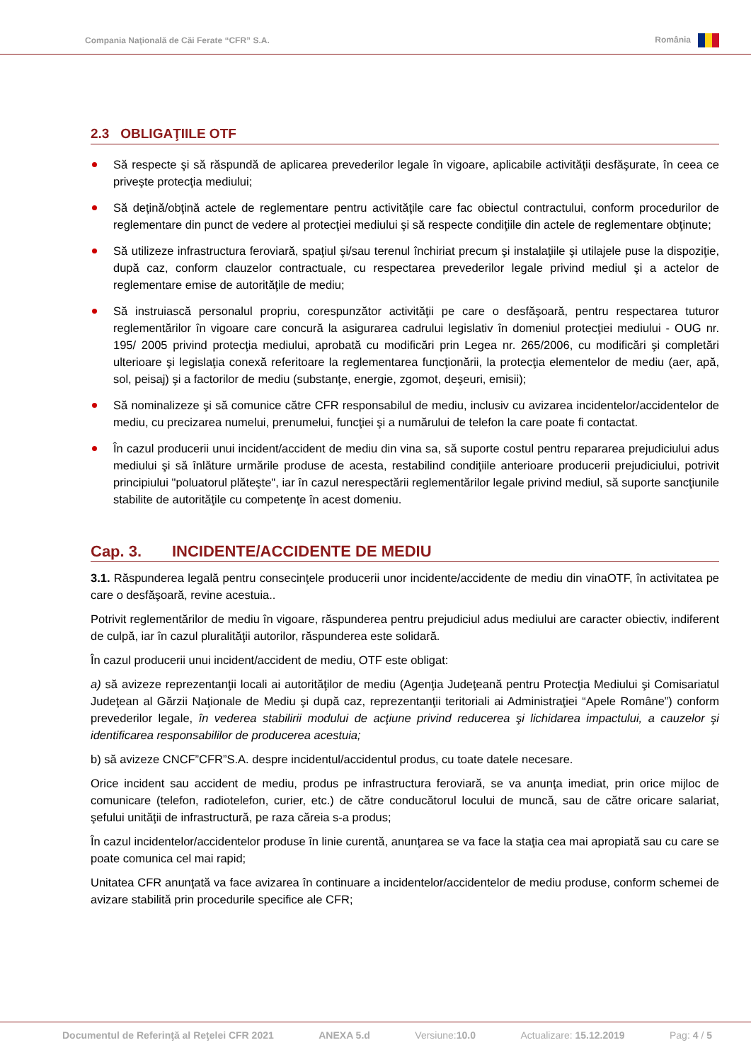Compania Naţională de Căi Ferate “CFR” S.A. România
2.3 OBLIGAŢIILE OTF
Să respecte şi să răspundă de aplicarea prevederilor legale în vigoare, aplicabile activităţii desfăşurate, în ceea ce priveşte protecţia mediului;
Să deţină/obţină actele de reglementare pentru activităţile care fac obiectul contractului, conform procedurilor de reglementare din punct de vedere al protecţiei mediului şi să respecte condiţiile din actele de reglementare obţinute;
Să utilizeze infrastructura feroviară, spaţiul şi/sau terenul închiriat precum şi instalaţiile şi utilajele puse la dispoziţie, după caz, conform clauzelor contractuale, cu respectarea prevederilor legale privind mediul şi a actelor de reglementare emise de autorităţile de mediu;
Să instruiască personalul propriu, corespunzător activităţii pe care o desfăşoară, pentru respectarea tuturor reglementărilor în vigoare care concură la asigurarea cadrului legislativ în domeniul protecţiei mediului - OUG nr. 195/ 2005 privind protecţia mediului, aprobată cu modificări prin Legea nr. 265/2006, cu modificări şi completări ulterioare şi legislaţia conexă referitoare la reglementarea funcţionării, la protecţia elementelor de mediu (aer, apă, sol, peisaj) şi a factorilor de mediu (substanţe, energie, zgomot, deşeuri, emisii);
Să nominalizeze şi să comunice către CFR responsabilul de mediu, inclusiv cu avizarea incidentelor/accidentelor de mediu, cu precizarea numelui, prenumelui, funcţiei şi a numărului de telefon la care poate fi contactat.
În cazul producerii unui incident/accident de mediu din vina sa, să suporte costul pentru repararea prejudiciului adus mediului şi să înlăture urmările produse de acesta, restabilind condiţiile anterioare producerii prejudiciului, potrivit principiului "poluatorul plăteşte", iar în cazul nerespectării reglementărilor legale privind mediul, să suporte sancţiunile stabilite de autorităţile cu competenţe în acest domeniu.
Cap. 3. INCIDENTE/ACCIDENTE DE MEDIU
3.1. Răspunderea legală pentru consecinţele producerii unor incidente/accidente de mediu din vinaOTF, în activitatea pe care o desfăşoară, revine acestuia..
Potrivit reglementărilor de mediu în vigoare, răspunderea pentru prejudiciul adus mediului are caracter obiectiv, indiferent de culpă, iar în cazul pluralităţii autorilor, răspunderea este solidară.
În cazul producerii unui incident/accident de mediu, OTF este obligat:
a) să avizeze reprezentanţii locali ai autorităţilor de mediu (Agenţia Judeţeană pentru Protecţia Mediului şi Comisariatul Judeţean al Gărzii Naţionale de Mediu şi după caz, reprezentanţii teritoriali ai Administraţiei “Apele Române”) conform prevederilor legale, în vederea stabilirii modului de acţiune privind reducerea şi lichidarea impactului, a cauzelor şi identificarea responsabililor de producerea acestuia;
b) să avizeze CNCF”CFR”S.A. despre incidentul/accidentul produs, cu toate datele necesare.
Orice incident sau accident de mediu, produs pe infrastructura feroviară, se va anunţa imediat, prin orice mijloc de comunicare (telefon, radiotelefon, curier, etc.) de către conducătorul locului de muncă, sau de către oricare salariat, şefului unităţii de infrastructură, pe raza căreia s-a produs;
În cazul incidentelor/accidentelor produse în linie curentă, anunţarea se va face la staţia cea mai apropiată sau cu care se poate comunica cel mai rapid;
Unitatea CFR anunţată va face avizarea în continuare a incidentelor/accidentelor de mediu produse, conform schemei de avizare stabilită prin procedurile specifice ale CFR;
Documentul de Referinţă al Reţelei CFR 2021 ANEXA 5.d Versiune:10.0 Actualizare: 15.12.2019 Pag: 4 / 5